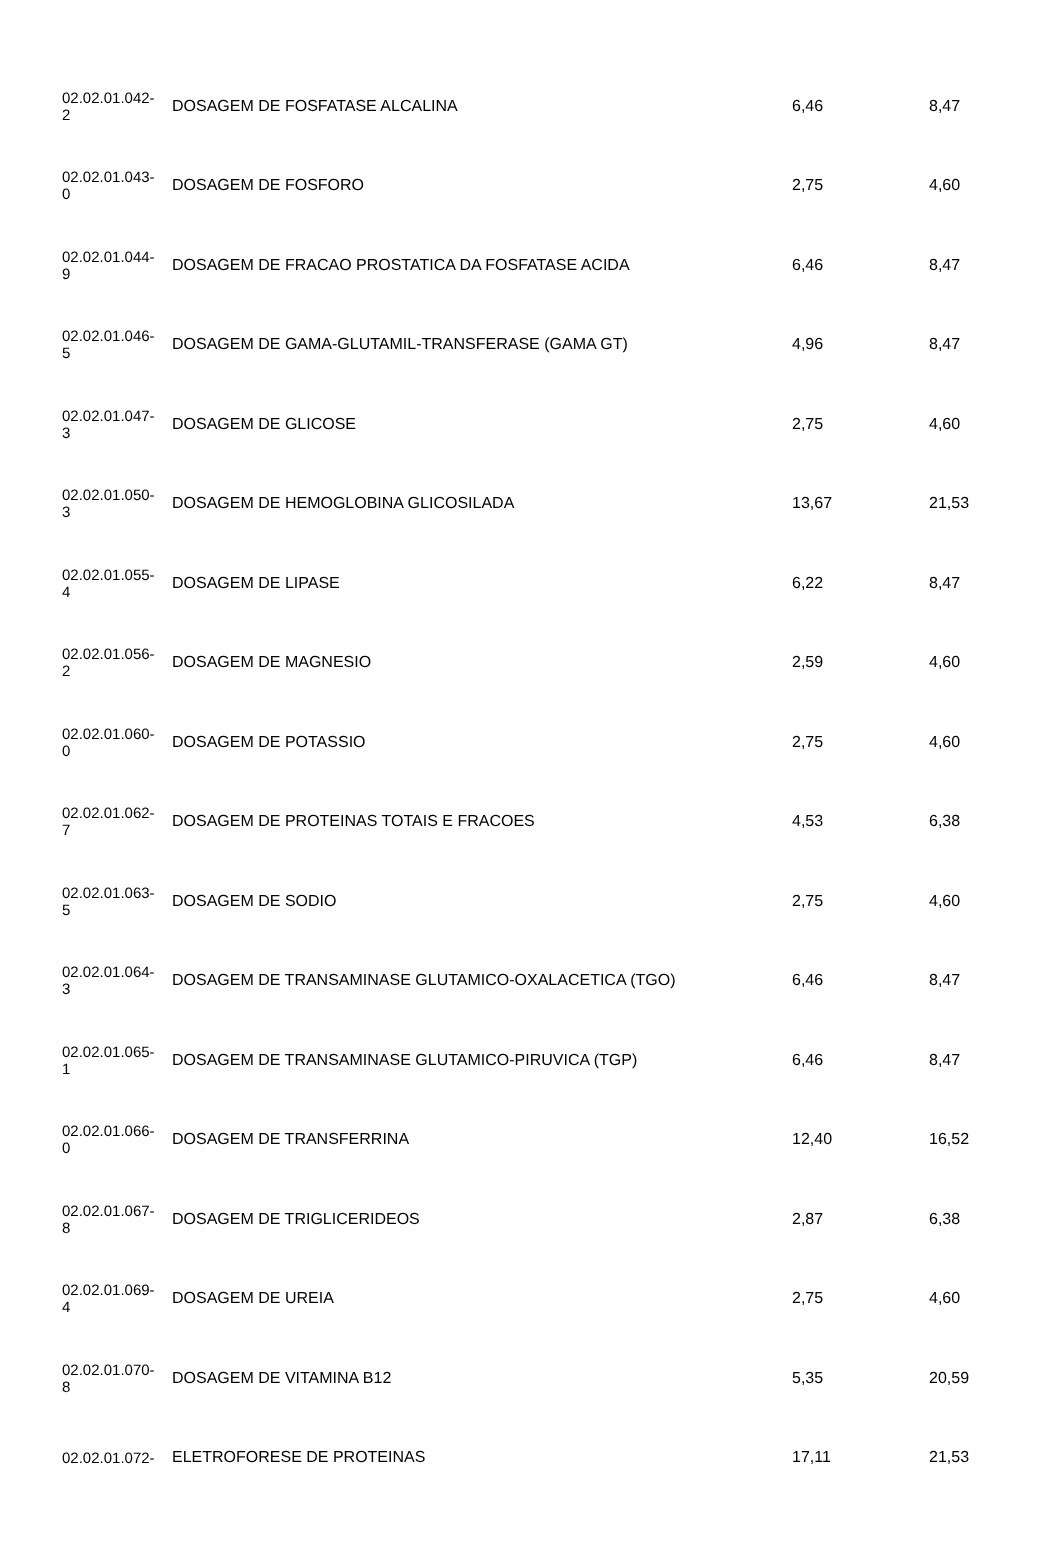| 02.02.01.042- 2 | DOSAGEM DE FOSFATASE ALCALINA | 6,46 | 8,47 |
| 02.02.01.043- 0 | DOSAGEM DE FOSFORO | 2,75 | 4,60 |
| 02.02.01.044- 9 | DOSAGEM DE FRACAO PROSTATICA DA FOSFATASE ACIDA | 6,46 | 8,47 |
| 02.02.01.046- 5 | DOSAGEM DE GAMA-GLUTAMIL-TRANSFERASE (GAMA GT) | 4,96 | 8,47 |
| 02.02.01.047- 3 | DOSAGEM DE GLICOSE | 2,75 | 4,60 |
| 02.02.01.050- 3 | DOSAGEM DE HEMOGLOBINA GLICOSILADA | 13,67 | 21,53 |
| 02.02.01.055- 4 | DOSAGEM DE LIPASE | 6,22 | 8,47 |
| 02.02.01.056- 2 | DOSAGEM DE MAGNESIO | 2,59 | 4,60 |
| 02.02.01.060- 0 | DOSAGEM DE POTASSIO | 2,75 | 4,60 |
| 02.02.01.062- 7 | DOSAGEM DE PROTEINAS TOTAIS E FRACOES | 4,53 | 6,38 |
| 02.02.01.063- 5 | DOSAGEM DE SODIO | 2,75 | 4,60 |
| 02.02.01.064- 3 | DOSAGEM DE TRANSAMINASE GLUTAMICO-OXALACETICA (TGO) | 6,46 | 8,47 |
| 02.02.01.065- 1 | DOSAGEM DE TRANSAMINASE GLUTAMICO-PIRUVICA (TGP) | 6,46 | 8,47 |
| 02.02.01.066- 0 | DOSAGEM DE TRANSFERRINA | 12,40 | 16,52 |
| 02.02.01.067- 8 | DOSAGEM DE TRIGLICERIDEOS | 2,87 | 6,38 |
| 02.02.01.069- 4 | DOSAGEM DE UREIA | 2,75 | 4,60 |
| 02.02.01.070- 8 | DOSAGEM DE VITAMINA B12 | 5,35 | 20,59 |
| 02.02.01.072- | ELETROFORESE DE PROTEINAS | 17,11 | 21,53 |